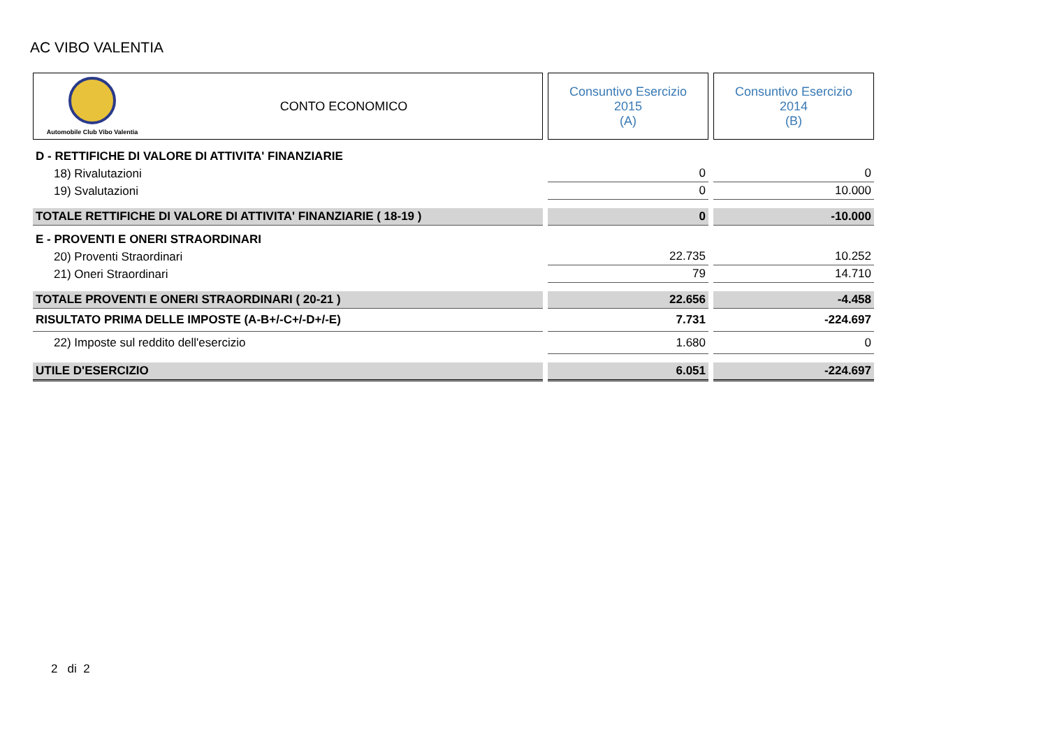AC VIBO VALENTIA
| Automobile Club Vibo Valentia CONTO ECONOMICO | Consuntivo Esercizio 2015 (A) | Consuntivo Esercizio 2014 (B) |
| --- | --- | --- |
| D - RETTIFICHE DI VALORE DI ATTIVITA' FINANZIARIE | | |
| 18) Rivalutazioni | 0 | 0 |
| 19) Svalutazioni | 0 | 10.000 |
| TOTALE RETTIFICHE DI VALORE DI ATTIVITA' FINANZIARIE ( 18-19 ) | 0 | -10.000 |
| E - PROVENTI E ONERI STRAORDINARI | | |
| 20) Proventi Straordinari | 22.735 | 10.252 |
| 21) Oneri Straordinari | 79 | 14.710 |
| TOTALE PROVENTI E ONERI STRAORDINARI ( 20-21 ) | 22.656 | -4.458 |
| RISULTATO PRIMA DELLE IMPOSTE (A-B+/-C+/-D+/-E) | 7.731 | -224.697 |
| 22) Imposte sul reddito dell'esercizio | 1.680 | 0 |
| UTILE D'ESERCIZIO | 6.051 | -224.697 |
2 di 2